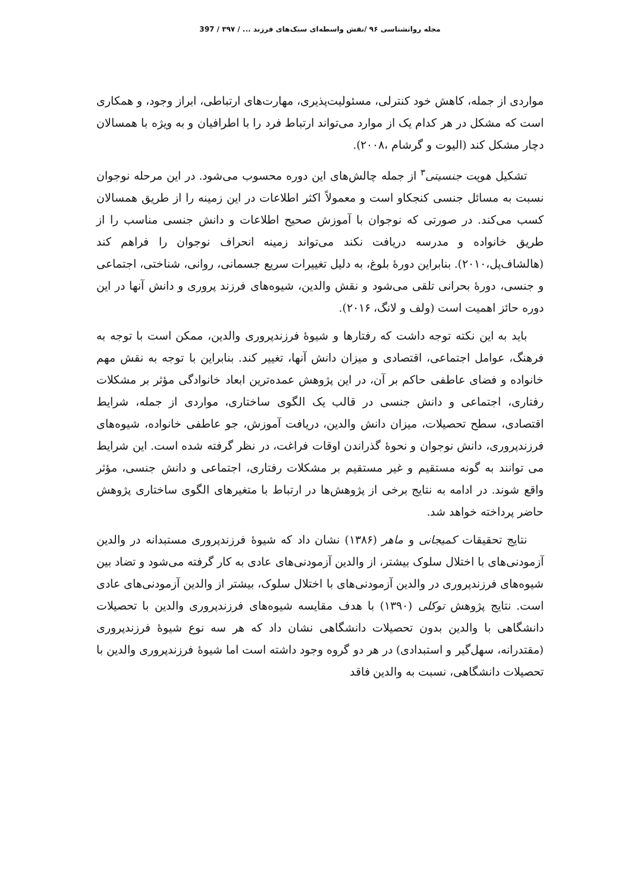مجله روانشناسی ۹۶ /نقش واسطه‌ای سبک‌های فرزند ... / ۳۹۷ / 397
مواردی از جمله، کاهش خود کنترلی، مسئولیت‌پذیری، مهارت‌های ارتباطی، ابراز وجود، و همکاری است که مشکل در هر کدام یک از موارد می‌تواند ارتباط فرد را با اطرافیان و به ویژه با همسالان دچار مشکل کند (الیوت و گرشام ،۲۰۰۸).
تشکیل هویت جنسیتی<sup>۳</sup> از جمله چالش‌های این دوره محسوب می‌شود. در این مرحله نوجوان نسبت به مسائل جنسی کنجکاو است و معمولاً اکثر اطلاعات در این زمینه را از طریق همسالان کسب می‌کند. در صورتی که نوجوان با آموزش صحیح اطلاعات و دانش جنسی مناسب را از طریق خانواده و مدرسه دریافت نکند می‌تواند زمینه انحراف نوجوان را فراهم کند (هالشاف‌پل،۲۰۱۰). بنابراین دورهٔ بلوغ، به دلیل تغییرات سریع جسمانی، روانی، شناختی، اجتماعی و جنسی، دورهٔ بحرانی تلقی می‌شود و نقش والدین، شیوه‌های فرزند پروری و دانش آنها در این دوره حائز اهمیت است (ولف و لانگ، ۲۰۱۶).
باید به این نکته توجه داشت که رفتارها و شیوهٔ فرزندپروری والدین، ممکن است با توجه به فرهنگ، عوامل اجتماعی، اقتصادی و میزان دانش آنها، تغییر کند. بنابراین با توجه به نقش مهم خانواده و فضای عاطفی حاکم بر آن، در این پژوهش عمده‌ترین ابعاد خانوادگی مؤثر بر مشکلات رفتاری، اجتماعی و دانش جنسی در قالب یک الگوی ساختاری، مواردی از جمله، شرایط اقتصادی، سطح تحصیلات، میزان دانش والدین، دریافت آموزش، جو عاطفی خانواده، شیوه‌های فرزندپروری، دانش نوجوان و نحوهٔ گذراندن اوقات فراغت، در نظر گرفته شده است. این شرایط می توانند به گونه مستقیم و غیر مستقیم بر مشکلات رفتاری، اجتماعی و دانش جنسی، مؤثر واقع شوند. در ادامه به نتایج برخی از پژوهش‌ها در ارتباط با متغیرهای الگوی ساختاری پژوهش حاضر پرداخته خواهد شد.
نتایج تحقیقات کمیجانی و ماهر (۱۳۸۶) نشان داد که شیوهٔ فرزندپروری مستبدانه در والدین آزمودنی‌های با اختلال سلوک بیشتر، از والدین آزمودنی‌های عادی به کار گرفته می‌شود و تضاد بین شیوه‌های فرزندپروری در والدین آزمودنی‌های با اختلال سلوک، بیشتر از والدین آزمودنی‌های عادی است. نتایج پژوهش توکلی (۱۳۹۰) با هدف مقایسه شیوه‌های فرزندپروری والدین با تحصیلات دانشگاهی با والدین بدون تحصیلات دانشگاهی نشان داد که هر سه نوع شیوهٔ فرزندپروری (مقتدرانه، سهل‌گیر و استبدادی) در هر دو گروه وجود داشته است اما شیوهٔ فرزندپروری والدین با تحصیلات دانشگاهی، نسبت به والدین فاقد